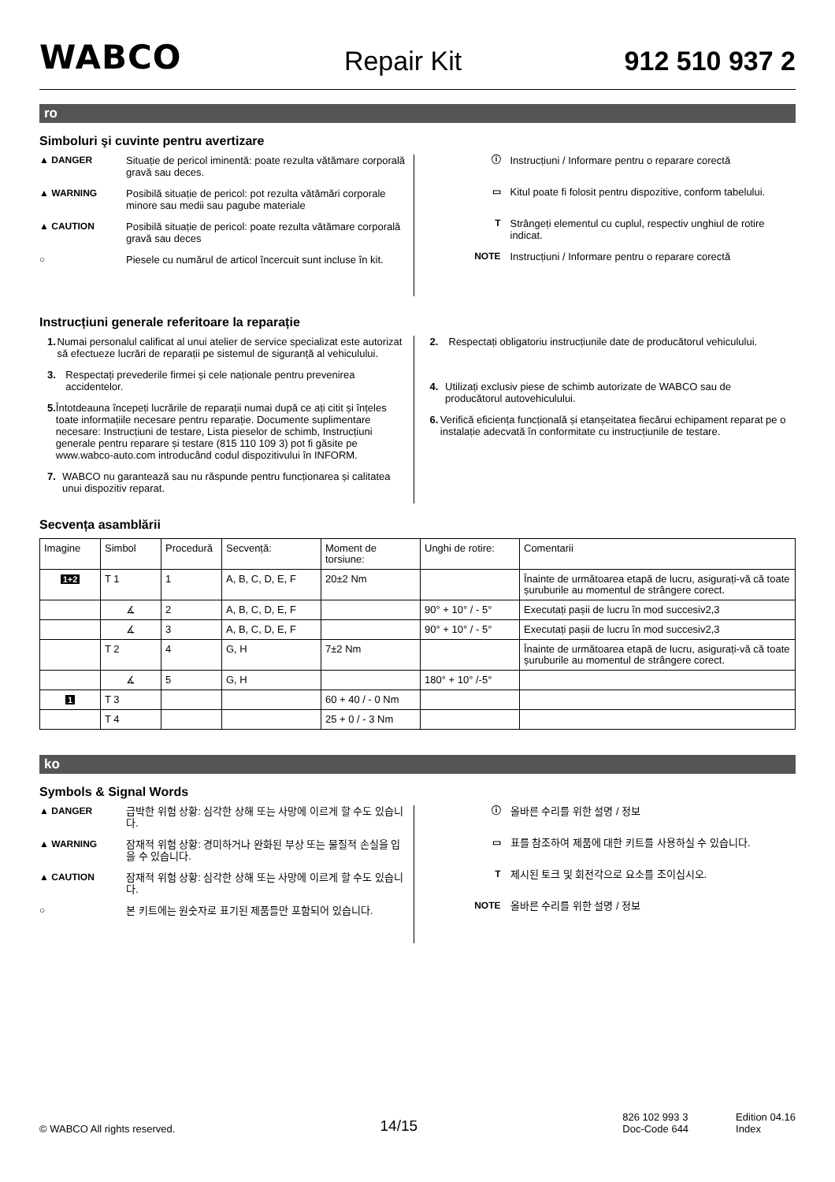WABCO Repair Kit 912 510 937 2
ro
Simboluri şi cuvinte pentru avertizare
▲ DANGER Situație de pericol iminentă: poate rezulta vătămare corporală gravă sau deces.
▲ WARNING Posibilă situație de pericol: pot rezulta vătămări corporale minore sau medii sau pagube materiale
▲ CAUTION Posibilă situație de pericol: poate rezulta vătămare corporală gravă sau deces
○ Piesele cu numărul de articol încercuit sunt incluse în kit.
ⓘ Instrucțiuni / Informare pentru o reparare corectă
▭ Kitul poate fi folosit pentru dispozitive, conform tabelului.
T Strângeți elementul cu cuplul, respectiv unghiul de rotire indicat.
NOTE Instrucțiuni / Informare pentru o reparare corectă
Instrucțiuni generale referitoare la reparație
1. Numai personalul calificat al unui atelier de service specializat este autorizat să efectueze lucrări de reparații pe sistemul de siguranță al vehiculului.
3. Respectați prevederile firmei și cele naționale pentru prevenirea accidentelor.
5. Întotdeauna începeți lucrările de reparații numai după ce ați citit și înțeles toate informațiile necesare pentru reparație. Documente suplimentare necesare: Instrucțiuni de testare, Lista pieselor de schimb, Instrucțiuni generale pentru reparare și testare (815 110 109 3) pot fi găsite pe www.wabco-auto.com introducând codul dispozitivului în INFORM.
7. WABCO nu garantează sau nu răspunde pentru funcționarea și calitatea unui dispozitiv reparat.
2. Respectați obligatoriu instrucțiunile date de producătorul vehiculului.
4. Utilizați exclusiv piese de schimb autorizate de WABCO sau de producătorul autovehiculului.
6. Verifică eficiența funcțională și etanșeitatea fiecărui echipament reparat pe o instalație adecvată în conformitate cu instrucțiunile de testare.
Secvența asamblării
| Imagine | Simbol | Procedură | Secvență: | Moment de torsiune: | Unghi de rotire: | Comentarii |
| --- | --- | --- | --- | --- | --- | --- |
| 1+2 | T 1 | 1 | A, B, C, D, E, F | 20±2 Nm | | Înainte de următoarea etapă de lucru, asigurați-vă că toate șuruburile au momentul de strângere corect. |
| | ∡ | 2 | A, B, C, D, E, F | | 90° + 10° / - 5° | Executați pașii de lucru în mod succesiv2,3 |
| | ∡ | 3 | A, B, C, D, E, F | | 90° + 10° / - 5° | Executați pașii de lucru în mod succesiv2,3 |
| | T 2 | 4 | G, H | 7±2 Nm | | Înainte de următoarea etapă de lucru, asigurați-vă că toate șuruburile au momentul de strângere corect. |
| | ∡ | 5 | G, H | | 180° + 10° /-5° | |
| 1 | T 3 | | | 60 + 40 / - 0 Nm | | |
| | T 4 | | | 25 + 0 / - 3 Nm | | |
ko
Symbols & Signal Words
▲ DANGER 급박한 위험 상황: 심각한 상해 또는 사망에 이르게 할 수도 있습니다.
▲ WARNING 잠재적 위험 상황: 경미하거나 완화된 부상 또는 물질적 손실을 입을 수 있습니다.
▲ CAUTION 잠재적 위험 상황: 심각한 상해 또는 사망에 이르게 할 수도 있습니다.
○ 본 키트에는 원숫자로 표기된 제품들만 포함되어 있습니다.
ⓘ 올바른 수리를 위한 설명 / 정보
▭ 표를 참조하여 제품에 대한 키트를 사용하실 수 있습니다.
T제시된 토크 및 회전각으로 요소를 조이십시오.
NOTE 올바른 수리를 위한 설명 / 정보
© WABCO All rights reserved. 14/15 826 102 993 3
Doc-Code 644 Edition 04.16
Index